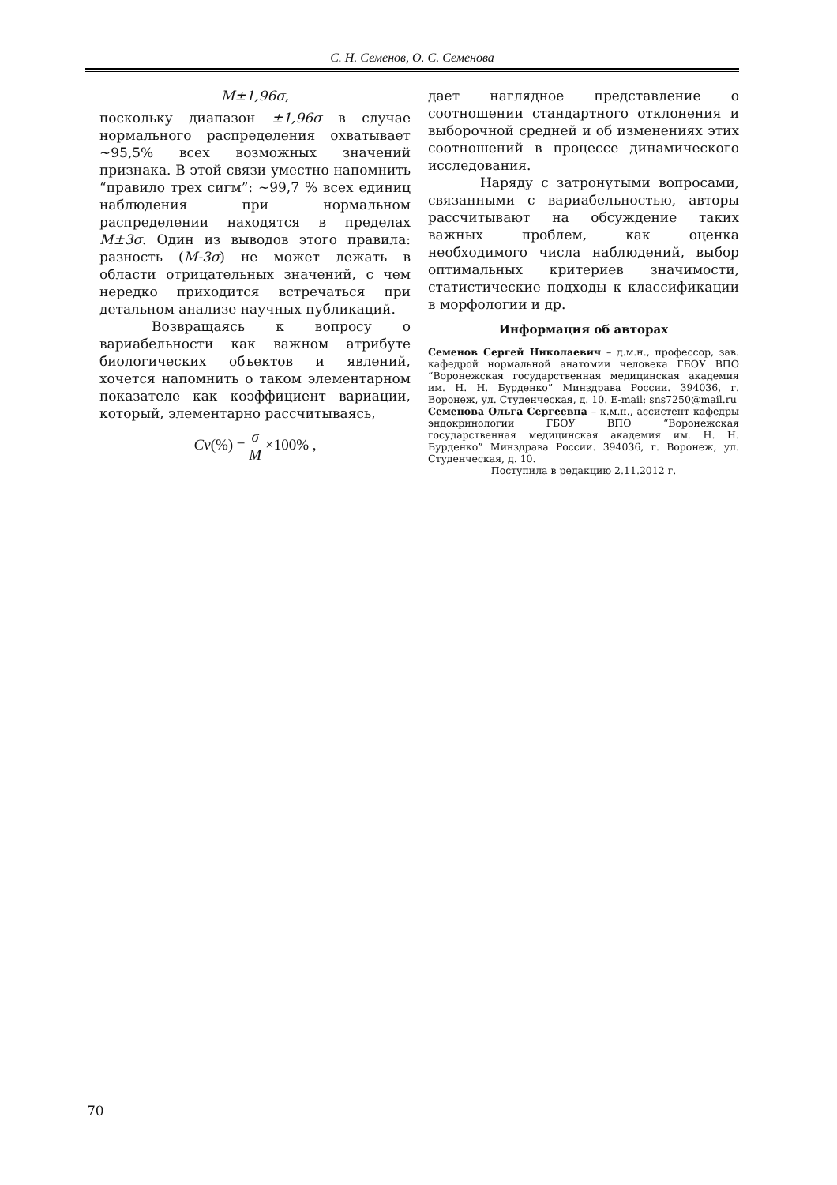С. Н. Семенов, О. С. Семенова
M±1,96σ,
поскольку диапазон ±1,96σ в случае нормального распределения охватывает ~95,5% всех возможных значений признака. В этой связи уместно напомнить “правило трех сигм”: ~99,7 % всех единиц наблюдения при нормальном распределении находятся в пределах M±3σ. Один из выводов этого правила: разность (M-3σ) не может лежать в области отрицательных значений, с чем нередко приходится встречаться при детальном анализе научных публикаций.
Возвращаясь к вопросу о вариабельности как важном атрибуте биологических объектов и явлений, хочется напомнить о таком элементарном показателе как коэффициент вариации, который, элементарно рассчитываясь,
Cv(%) = σ M ×100% ,
дает наглядное представление о соотношении стандартного отклонения и выборочной средней и об изменениях этих соотношений в процессе динамического исследования.
Наряду с затронутыми вопросами, связанными с вариабельностью, авторы рассчитывают на обсуждение таких важных проблем, как оценка необходимого числа наблюдений, выбор оптимальных критериев значимости, статистические подходы к классификации в морфологии и др.
Информация об авторах
Семенов Сергей Николаевич – д.м.н., профессор, зав. кафедрой нормальной анатомии человека ГБОУ ВПО “Воронежская государственная медицинская академия им. Н. Н. Бурденко” Минздрава России. 394036, г. Воронеж, ул. Студенческая, д. 10. E-mail: sns7250@mail.ru
Семенова Ольга Сергеевна – к.м.н., ассистент кафедры эндокринологии ГБОУ ВПО “Воронежская государственная медицинская академия им. Н. Н. Бурденко” Минздрава России. 394036, г. Воронеж, ул. Студенческая, д. 10.
Поступила в редакцию 2.11.2012 г.
70